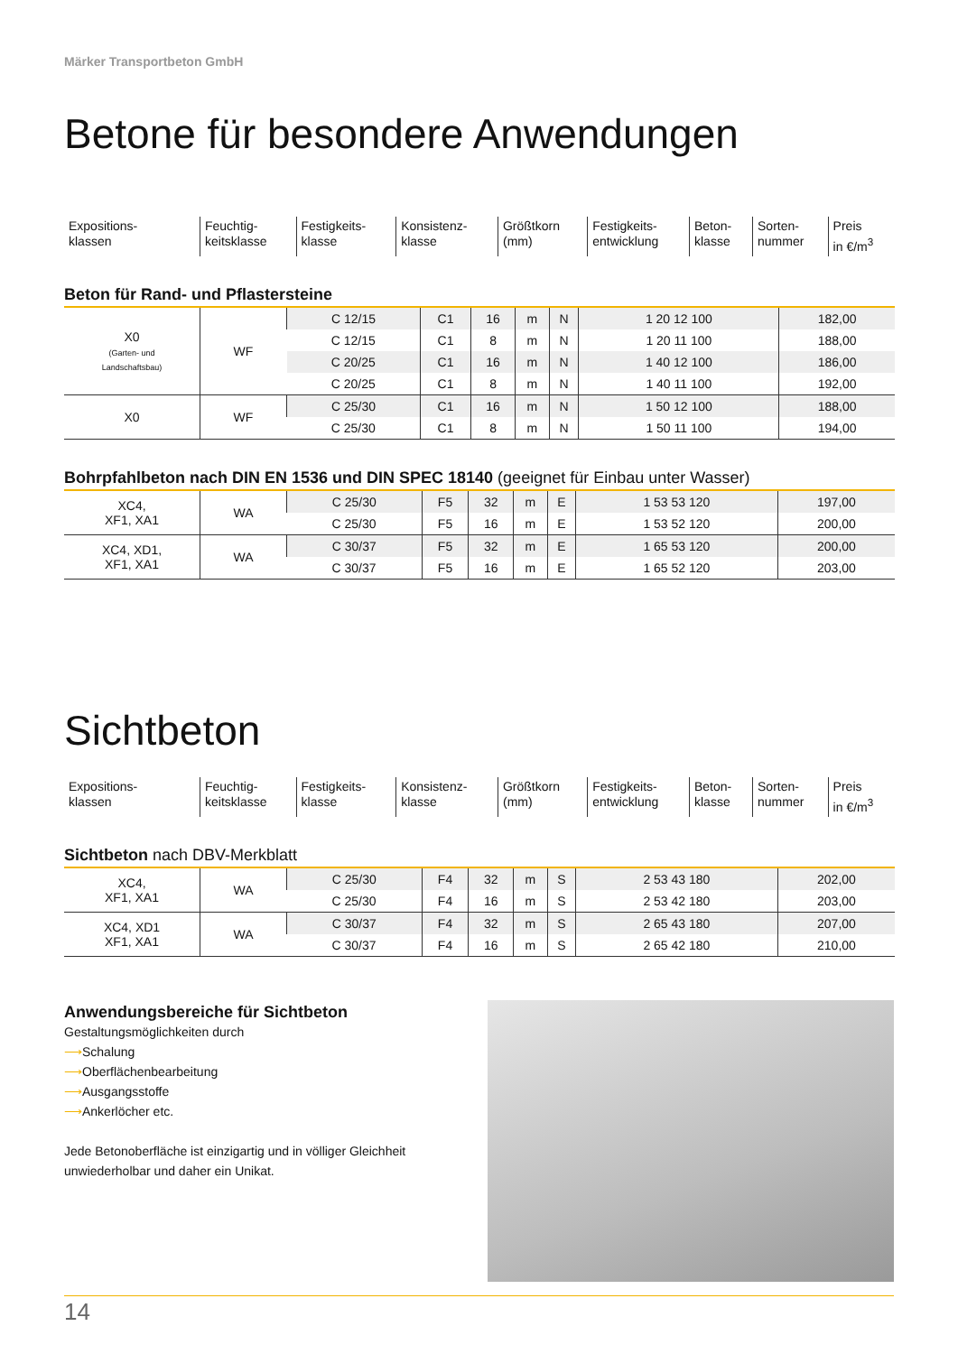Märker Transportbeton GmbH
Betone für besondere Anwendungen
| Expositions- klassen | Feuchtig- keitsklasse | Festigkeits- klasse | Konsistenz- klasse | Größtkorn (mm) | Festigkeits- entwicklung | Beton- klasse | Sorten- nummer | Preis in €/m<sup>3</sup> |
Beton für Rand- und Pflastersteine
| X0 (Garten- und Landschaftsbau) | WF | C 12/15 | C1 | 16 | m | N | 1 20 12 100 | 182,00 |
| | | C 12/15 | C1 | 8 | m | N | 1 20 11 100 | 188,00 |
| | | C 20/25 | C1 | 16 | m | N | 1 40 12 100 | 186,00 |
| | | C 20/25 | C1 | 8 | m | N | 1 40 11 100 | 192,00 |
| X0 | WF | C 25/30 | C1 | 16 | m | N | 1 50 12 100 | 188,00 |
| | | C 25/30 | C1 | 8 | m | N | 1 50 11 100 | 194,00 |
Bohrpfahlbeton nach DIN EN 1536 und DIN SPEC 18140 (geeignet für Einbau unter Wasser)
| XC4, XF1, XA1 | WA | C 25/30 | F5 | 32 | m | E | 1 53 53 120 | 197,00 |
| | | C 25/30 | F5 | 16 | m | E | 1 53 52 120 | 200,00 |
| XC4, XD1, XF1, XA1 | WA | C 30/37 | F5 | 32 | m | E | 1 65 53 120 | 200,00 |
| | | C 30/37 | F5 | 16 | m | E | 1 65 52 120 | 203,00 |
Sichtbeton
| Expositions- klassen | Feuchtig- keitsklasse | Festigkeits- klasse | Konsistenz- klasse | Größtkorn (mm) | Festigkeits- entwicklung | Beton- klasse | Sorten- nummer | Preis in €/m<sup>3</sup> |
Sichtbeton nach DBV-Merkblatt
| XC4, XF1, XA1 | WA | C 25/30 | F4 | 32 | m | S | 2 53 43 180 | 202,00 |
| | | C 25/30 | F4 | 16 | m | S | 2 53 42 180 | 203,00 |
| XC4, XD1 XF1, XA1 | WA | C 30/37 | F4 | 32 | m | S | 2 65 43 180 | 207,00 |
| | | C 30/37 | F4 | 16 | m | S | 2 65 42 180 | 210,00 |
Anwendungsbereiche für Sichtbeton
Gestaltungsmöglichkeiten durch
⟶Schalung
⟶Oberflächenbearbeitung
⟶Ausgangsstoffe
⟶Ankerlöcher etc.
Jede Betonoberfläche ist einzigartig und in völliger Gleichheit unwiederholbar und daher ein Unikat.
14